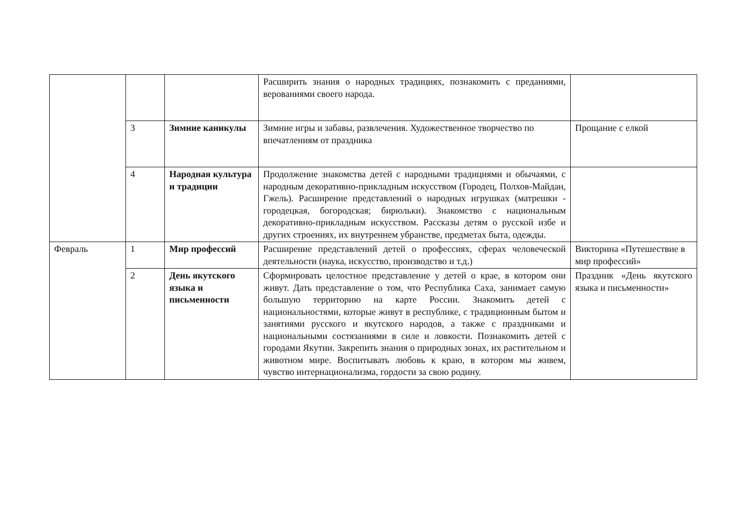| | | | Расширить знания о народных традициях, познакомить с преданиями, верованиями своего народа. | |
| | 3 | Зимние каникулы | Зимние игры и забавы, развлечения. Художественное творчество по впечатлениям от праздника | Прощание с елкой |
| | 4 | Народная культура и традиции | Продолжение знакомства детей с народными традициями и обычаями, с народным декоративно-прикладным искусством (Городец, Полхов-Майдан, Гжель). Расширение представлений о народных игрушках (матрешки - городецкая, богородская; бирюльки). Знакомство с национальным декоративно-прикладным искусством. Рассказы детям о русской избе и других строениях, их внутреннем убранстве, предметах быта, одежды. | |
| Февраль | 1 | Мир профессий | Расширение представлений детей о профессиях, сферах человеческой деятельности (наука, искусство, производство и т.д.) | Викторина «Путешествие в мир профессий» |
| | 2 | День якутского языка и письменности | Сформировать целостное представление у детей о крае, в котором они живут. Дать представление о том, что Республика Саха, занимает самую большую территорию на карте России. Знакомить детей с национальностями, которые живут в республике, с традиционным бытом и занятиями русского и якутского народов, а также с праздниками и национальными состязаниями в силе и ловкости. Познакомить детей с городами Якутии. Закрепить знания о природных зонах, их растительном и животном мире. Воспитывать любовь к краю, в котором мы живем, чувство интернационализма, гордости за свою родину. | Праздник «День якутского языка и письменности» |